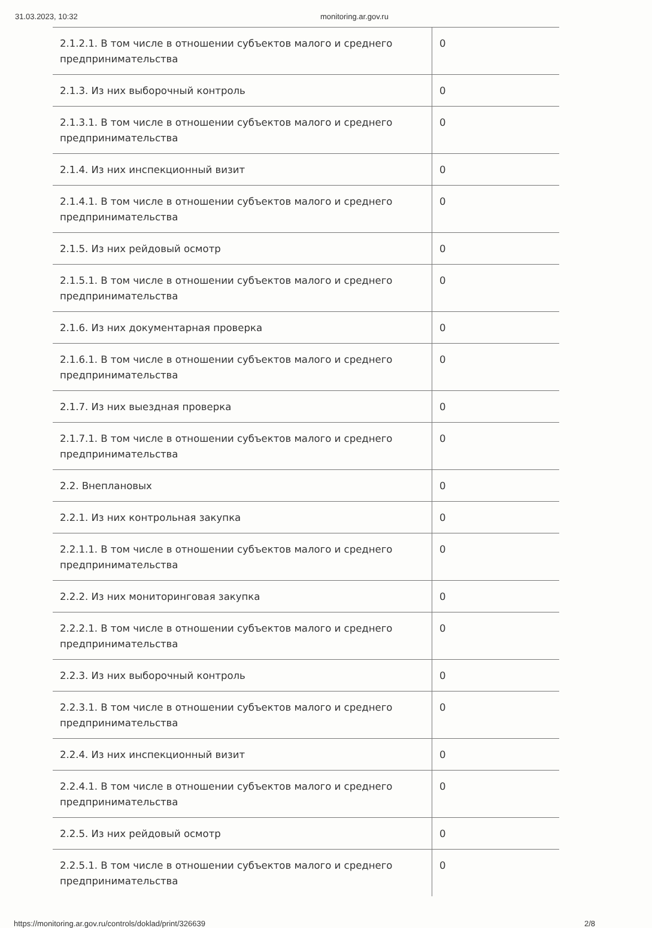31.03.2023, 10:32 monitoring.ar.gov.ru
| 2.1.2.1. В том числе в отношении субъектов малого и среднего предпринимательства | 0 |
| 2.1.3. Из них выборочный контроль | 0 |
| 2.1.3.1. В том числе в отношении субъектов малого и среднего предпринимательства | 0 |
| 2.1.4. Из них инспекционный визит | 0 |
| 2.1.4.1. В том числе в отношении субъектов малого и среднего предпринимательства | 0 |
| 2.1.5. Из них рейдовый осмотр | 0 |
| 2.1.5.1. В том числе в отношении субъектов малого и среднего предпринимательства | 0 |
| 2.1.6. Из них документарная проверка | 0 |
| 2.1.6.1. В том числе в отношении субъектов малого и среднего предпринимательства | 0 |
| 2.1.7. Из них выездная проверка | 0 |
| 2.1.7.1. В том числе в отношении субъектов малого и среднего предпринимательства | 0 |
| 2.2. Внеплановых | 0 |
| 2.2.1. Из них контрольная закупка | 0 |
| 2.2.1.1. В том числе в отношении субъектов малого и среднего предпринимательства | 0 |
| 2.2.2. Из них мониторинговая закупка | 0 |
| 2.2.2.1. В том числе в отношении субъектов малого и среднего предпринимательства | 0 |
| 2.2.3. Из них выборочный контроль | 0 |
| 2.2.3.1. В том числе в отношении субъектов малого и среднего предпринимательства | 0 |
| 2.2.4. Из них инспекционный визит | 0 |
| 2.2.4.1. В том числе в отношении субъектов малого и среднего предпринимательства | 0 |
| 2.2.5. Из них рейдовый осмотр | 0 |
| 2.2.5.1. В том числе в отношении субъектов малого и среднего предпринимательства | 0 |
https://monitoring.ar.gov.ru/controls/doklad/print/326639 2/8